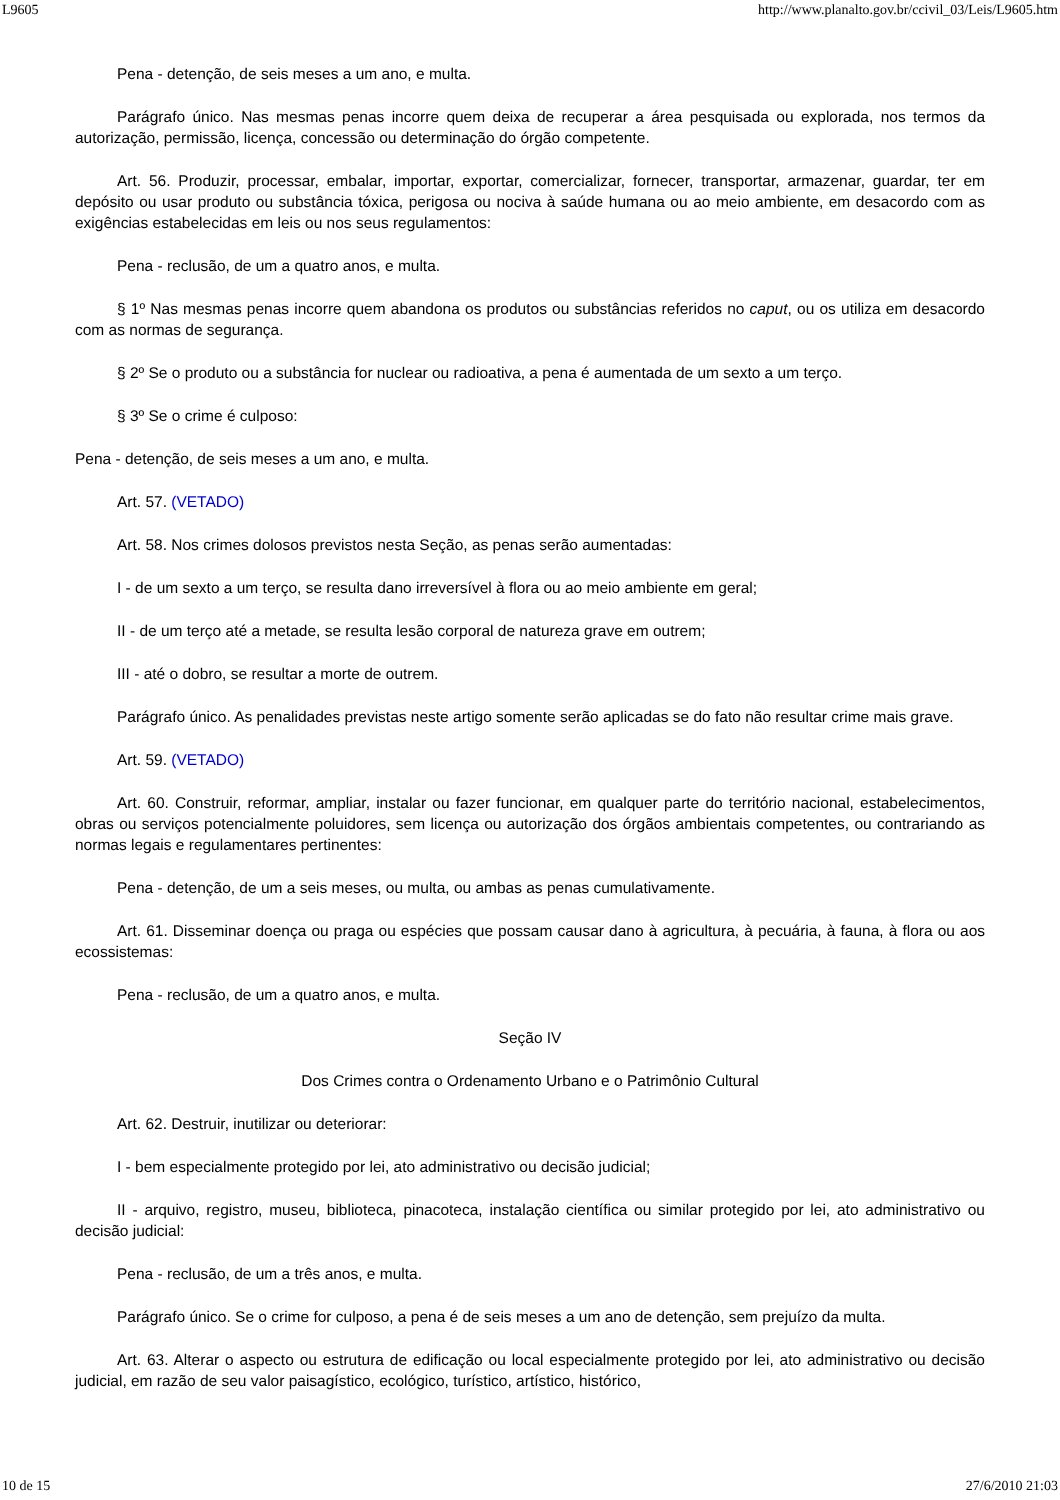L9605 http://www.planalto.gov.br/ccivil_03/Leis/L9605.htm
Pena - detenção, de seis meses a um ano, e multa.
Parágrafo único. Nas mesmas penas incorre quem deixa de recuperar a área pesquisada ou explorada, nos termos da autorização, permissão, licença, concessão ou determinação do órgão competente.
Art. 56. Produzir, processar, embalar, importar, exportar, comercializar, fornecer, transportar, armazenar, guardar, ter em depósito ou usar produto ou substância tóxica, perigosa ou nociva à saúde humana ou ao meio ambiente, em desacordo com as exigências estabelecidas em leis ou nos seus regulamentos:
Pena - reclusão, de um a quatro anos, e multa.
§ 1º Nas mesmas penas incorre quem abandona os produtos ou substâncias referidos no caput, ou os utiliza em desacordo com as normas de segurança.
§ 2º Se o produto ou a substância for nuclear ou radioativa, a pena é aumentada de um sexto a um terço.
§ 3º Se o crime é culposo:
Pena - detenção, de seis meses a um ano, e multa.
Art. 57. (VETADO)
Art. 58. Nos crimes dolosos previstos nesta Seção, as penas serão aumentadas:
I - de um sexto a um terço, se resulta dano irreversível à flora ou ao meio ambiente em geral;
II - de um terço até a metade, se resulta lesão corporal de natureza grave em outrem;
III - até o dobro, se resultar a morte de outrem.
Parágrafo único. As penalidades previstas neste artigo somente serão aplicadas se do fato não resultar crime mais grave.
Art. 59. (VETADO)
Art. 60. Construir, reformar, ampliar, instalar ou fazer funcionar, em qualquer parte do território nacional, estabelecimentos, obras ou serviços potencialmente poluidores, sem licença ou autorização dos órgãos ambientais competentes, ou contrariando as normas legais e regulamentares pertinentes:
Pena - detenção, de um a seis meses, ou multa, ou ambas as penas cumulativamente.
Art. 61. Disseminar doença ou praga ou espécies que possam causar dano à agricultura, à pecuária, à fauna, à flora ou aos ecossistemas:
Pena - reclusão, de um a quatro anos, e multa.
Seção IV
Dos Crimes contra o Ordenamento Urbano e o Patrimônio Cultural
Art. 62. Destruir, inutilizar ou deteriorar:
I - bem especialmente protegido por lei, ato administrativo ou decisão judicial;
II - arquivo, registro, museu, biblioteca, pinacoteca, instalação científica ou similar protegido por lei, ato administrativo ou decisão judicial:
Pena - reclusão, de um a três anos, e multa.
Parágrafo único. Se o crime for culposo, a pena é de seis meses a um ano de detenção, sem prejuízo da multa.
Art. 63. Alterar o aspecto ou estrutura de edificação ou local especialmente protegido por lei, ato administrativo ou decisão judicial, em razão de seu valor paisagístico, ecológico, turístico, artístico, histórico,
10 de 15 27/6/2010 21:03